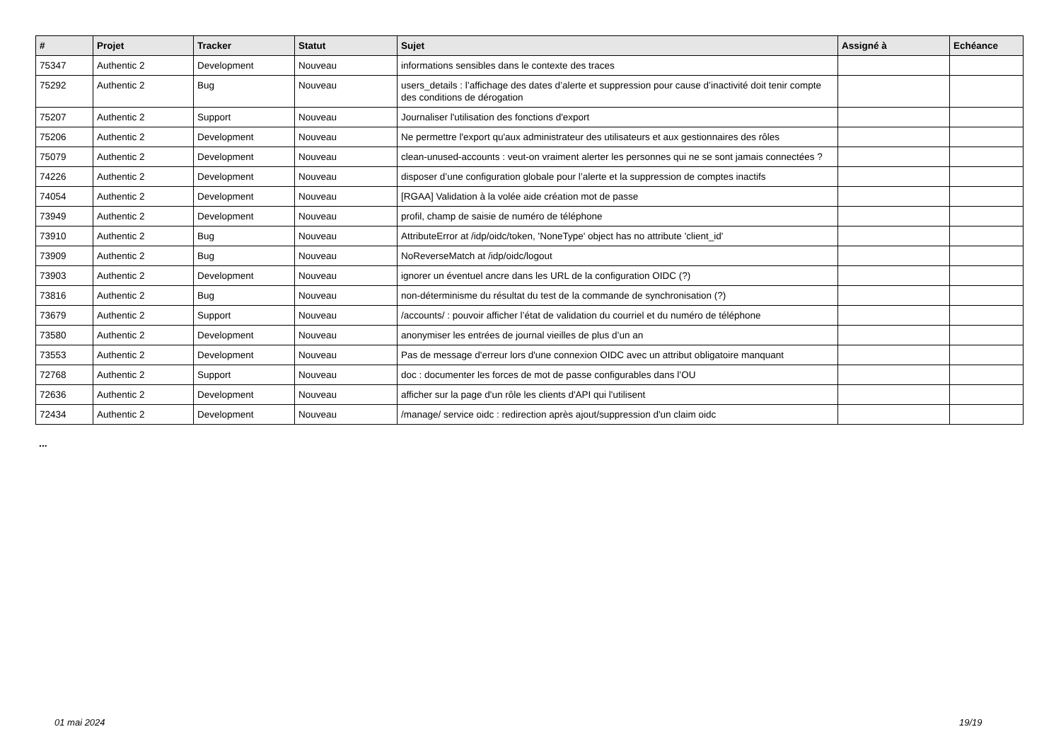| # | Projet | Tracker | Statut | Sujet | Assigné à | Echéance |
| --- | --- | --- | --- | --- | --- | --- |
| 75347 | Authentic 2 | Development | Nouveau | informations sensibles dans le contexte des traces | | |
| 75292 | Authentic 2 | Bug | Nouveau | users_details : l’affichage des dates d’alerte et suppression pour cause d’inactivité doit tenir compte des conditions de dérogation | | |
| 75207 | Authentic 2 | Support | Nouveau | Journaliser l'utilisation des fonctions d'export | | |
| 75206 | Authentic 2 | Development | Nouveau | Ne permettre l'export qu'aux administrateur des utilisateurs et aux gestionnaires des rôles | | |
| 75079 | Authentic 2 | Development | Nouveau | clean-unused-accounts : veut-on vraiment alerter les personnes qui ne se sont jamais connectées ? | | |
| 74226 | Authentic 2 | Development | Nouveau | disposer d’une configuration globale pour l’alerte et la suppression de comptes inactifs | | |
| 74054 | Authentic 2 | Development | Nouveau | [RGAA] Validation à la volée aide création mot de passe | | |
| 73949 | Authentic 2 | Development | Nouveau | profil, champ de saisie de numéro de téléphone | | |
| 73910 | Authentic 2 | Bug | Nouveau | AttributeError at /idp/oidc/token, 'NoneType' object has no attribute 'client_id' | | |
| 73909 | Authentic 2 | Bug | Nouveau | NoReverseMatch at /idp/oidc/logout | | |
| 73903 | Authentic 2 | Development | Nouveau | ignorer un éventuel ancre dans les URL de la configuration OIDC (?) | | |
| 73816 | Authentic 2 | Bug | Nouveau | non-déterminisme du résultat du test de la commande de synchronisation (?) | | |
| 73679 | Authentic 2 | Support | Nouveau | /accounts/ : pouvoir afficher l’état de validation du courriel et du numéro de téléphone | | |
| 73580 | Authentic 2 | Development | Nouveau | anonymiser les entrées de journal vieilles de plus d’un an | | |
| 73553 | Authentic 2 | Development | Nouveau | Pas de message d'erreur lors d'une connexion OIDC avec un attribut obligatoire manquant | | |
| 72768 | Authentic 2 | Support | Nouveau | doc : documenter les forces de mot de passe configurables dans l’OU | | |
| 72636 | Authentic 2 | Development | Nouveau | afficher sur la page d'un rôle les clients d'API qui l'utilisent | | |
| 72434 | Authentic 2 | Development | Nouveau | /manage/ service oidc : redirection après ajout/suppression d'un claim oidc | | |
...
01 mai 2024 19/19